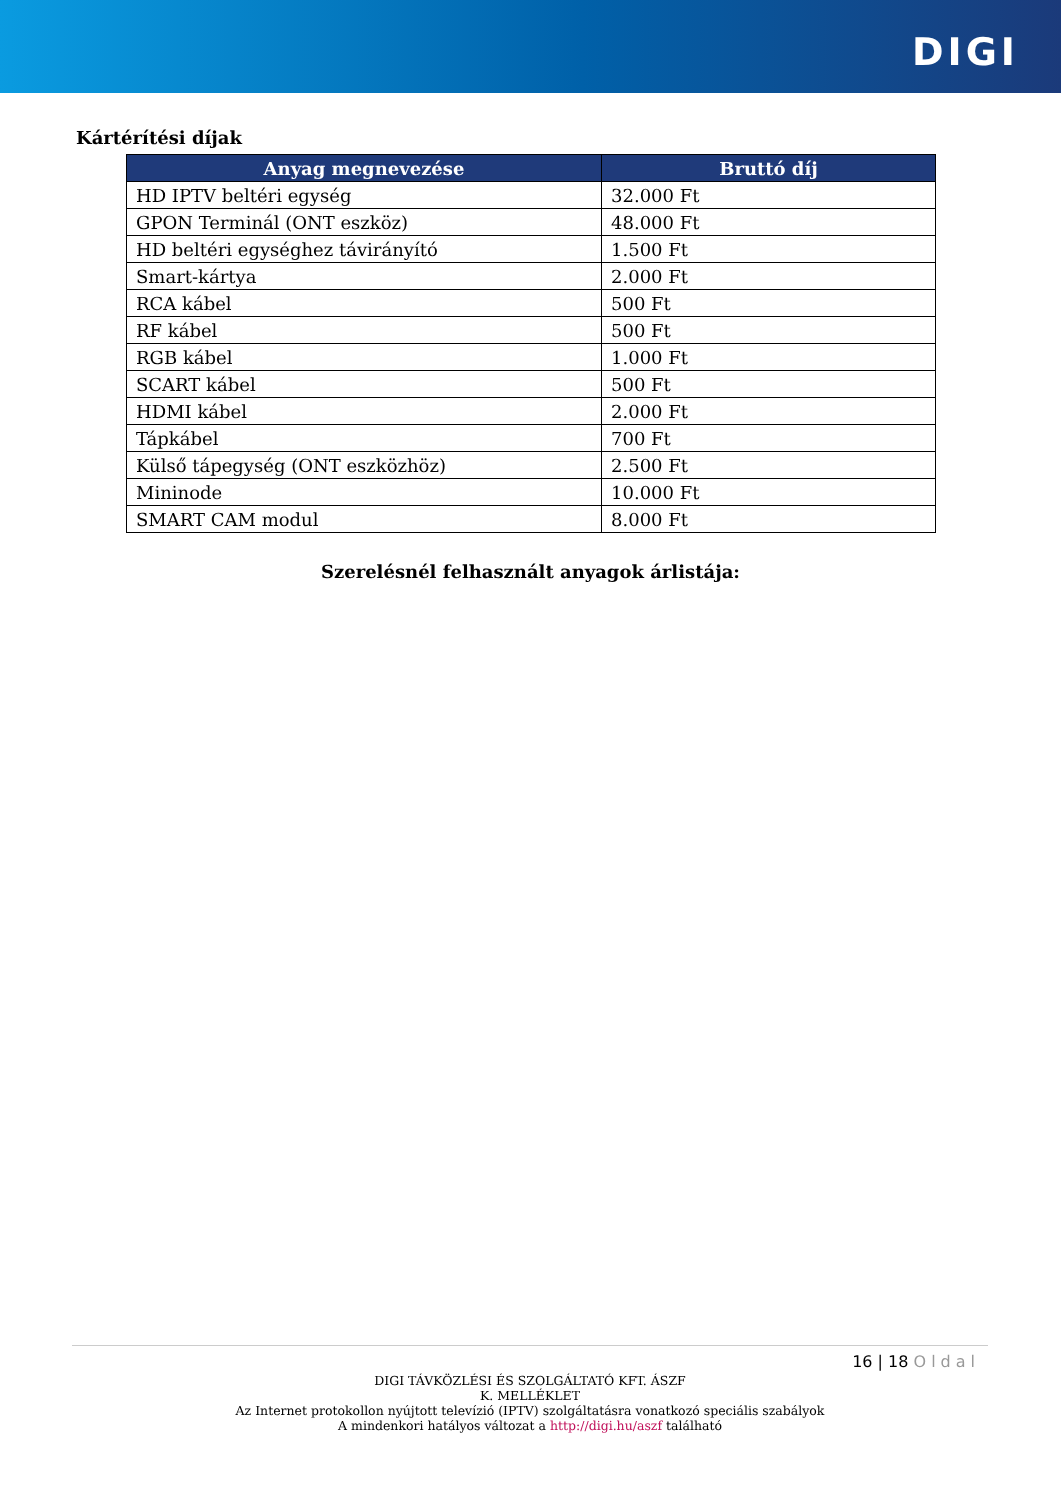DIGI
Kártérítési díjak
| Anyag megnevezése | Bruttó díj |
| --- | --- |
| HD IPTV beltéri egység | 32.000 Ft |
| GPON Terminál (ONT eszköz) | 48.000 Ft |
| HD beltéri egységhez távirányító | 1.500 Ft |
| Smart-kártya | 2.000 Ft |
| RCA kábel | 500 Ft |
| RF kábel | 500 Ft |
| RGB kábel | 1.000 Ft |
| SCART kábel | 500 Ft |
| HDMI kábel | 2.000 Ft |
| Tápkábel | 700 Ft |
| Külső tápegység (ONT eszközhöz) | 2.500 Ft |
| Mininode | 10.000 Ft |
| SMART CAM modul | 8.000 Ft |
Szerelésnél felhasznált anyagok árlistája:
16 | 18 Oldal
DIGI TÁVKÖZLÉSI ÉS SZOLGÁLTATÓ KFT. ÁSZF
K. MELLÉKLET
Az Internet protokollon nyújtott televízió (IPTV) szolgáltatásra vonatkozó speciális szabályok
A mindenkori hatályos változat a http://digi.hu/aszf található